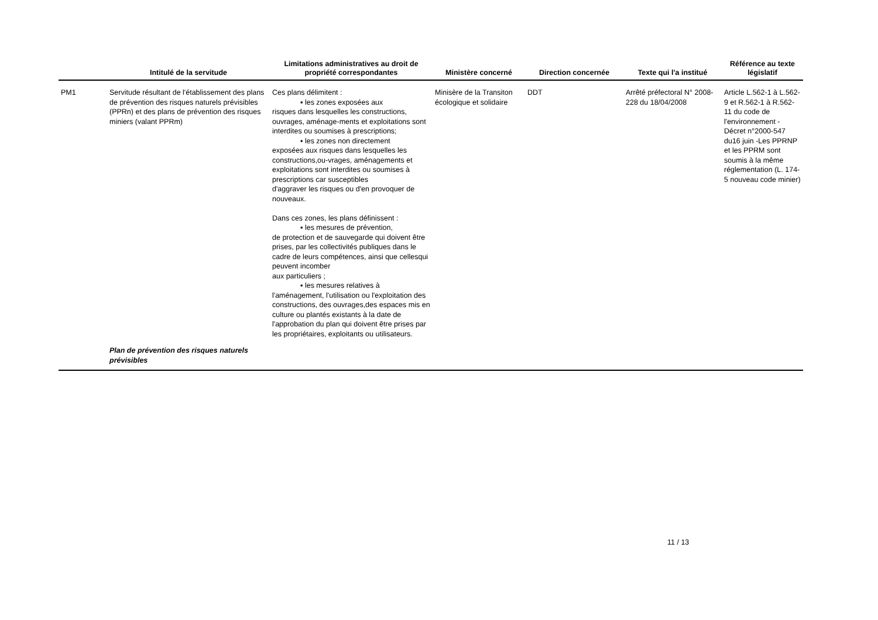| | Intitulé de la servitude | Limitations administratives au droit de propriété correspondantes | Ministère concerné | Direction concernée | Texte qui l'a institué | Référence au texte législatif |
| --- | --- | --- | --- | --- | --- | --- |
| PM1 | Servitude résultant de l'établissement des plans de prévention des risques naturels prévisibles (PPRn) et des plans de prévention des risques miniers (valant PPRm) | Ces plans délimitent : ▪ les zones exposées aux risques dans lesquelles les constructions, ouvrages, aménage-ments et exploitations sont interdites ou soumises à prescriptions; ▪ les zones non directement exposées aux risques dans lesquelles les constructions,ou-vrages, aménagements et exploitations sont interdites ou soumises à prescriptions car susceptibles d'aggraver les risques ou d'en provoquer de nouveaux. Dans ces zones, les plans définissent : ▪ les mesures de prévention, de protection et de sauvegarde qui doivent être prises, par les collectivités publiques dans le cadre de leurs compétences, ainsi que cellesqui peuvent incomber aux particuliers ; ▪ les mesures relatives à l'aménagement, l'utilisation ou l'exploitation des constructions, des ouvrages,des espaces mis en culture ou plantés existants à la date de l'approbation du plan qui doivent être prises par les propriétaires, exploitants ou utilisateurs. | Minisère de la Transiton écologique et solidaire | DDT | Arrêté préfectoral N° 2008-228 du 18/04/2008 | Article L.562-1 à L.562-9 et R.562-1 à R.562-11 du code de l'environnement - Décret n°2000-547 du16 juin -Les PPRNP et les PPRM sont soumis à la même réglementation (L. 174-5 nouveau code minier) |
| | Plan de prévention des risques naturels prévisibles | | | | | |
11 / 13